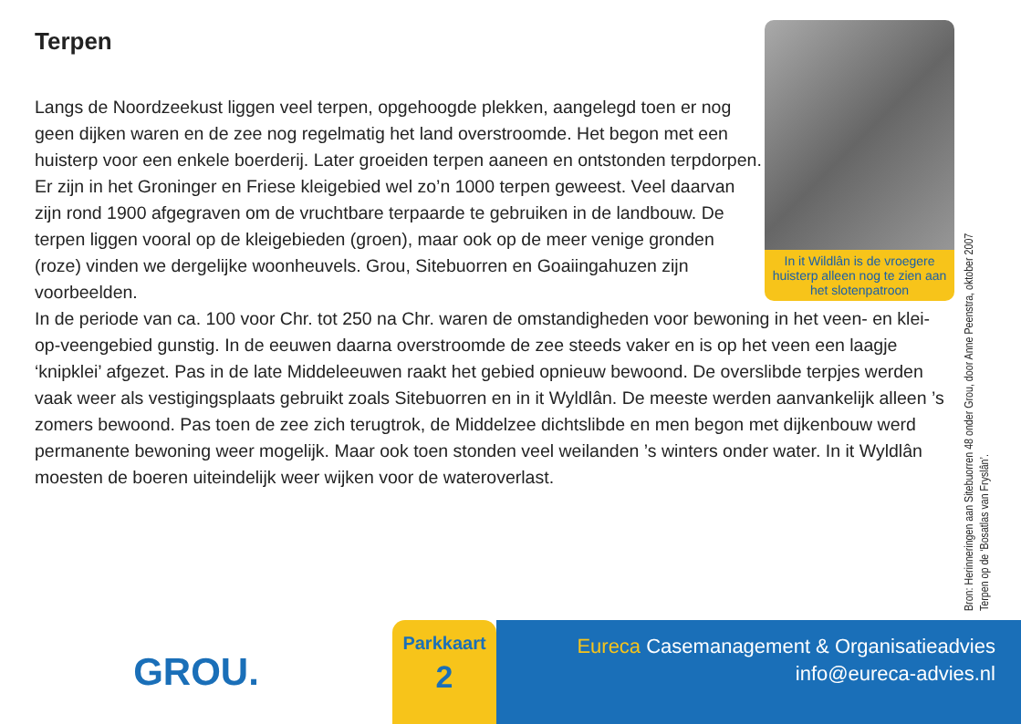Terpen
Langs de Noordzeekust liggen veel terpen, opgehoogde plekken, aangelegd toen er nog geen dijken waren en de zee nog regelmatig het land overstroomde. Het begon met een huisterp voor een enkele boerderij. Later groeiden terpen aaneen en ontstonden terpdorpen. Er zijn in het Groninger en Friese kleigebied wel zo’n 1000 terpen geweest. Veel daarvan zijn rond 1900 afgegraven om de vruchtbare terpaarde te gebruiken in de landbouw. De terpen liggen vooral op de kleigebieden (groen), maar ook op de meer venige gronden (roze) vinden we dergelijke woonheuvels. Grou, Sitebuorren en Goaiingahuzen zijn voorbeelden.
In de periode van ca. 100 voor Chr. tot 250 na Chr. waren de omstandigheden voor bewoning in het veen- en klei-op-veengebied gunstig. In de eeuwen daarna overstroomde de zee steeds vaker en is op het veen een laagje ‘knipklei’ afgezet. Pas in de late Middeleeuwen raakt het gebied opnieuw bewoond. De overslibde terpjes werden vaak weer als vestigingsplaats gebruikt zoals Sitebuorren en in it Wyldlân. De meeste werden aanvankelijk alleen ’s zomers bewoond. Pas toen de zee zich terugtrok, de Middelzee dichtslibde en men begon met dijkenbouw werd permanente bewoning weer mogelijk. Maar ook toen stonden veel weilanden ’s winters onder water. In it Wyldlân moesten de boeren uiteindelijk weer wijken voor de wateroverlast.
In it Wildlân is de vroegere huisterp alleen nog te zien aan het slotenpatroon
Bron: Herinneringen aan Sitebuorren 48 onder Grou, door Anne Peenstra, oktober 2007
Terpen op de ‘Bosatlas van Fryslân’.
GROU.
Parkkaart
2
Eureca Casemanagement & Organisatieadvies
info@eureca-advies.nl